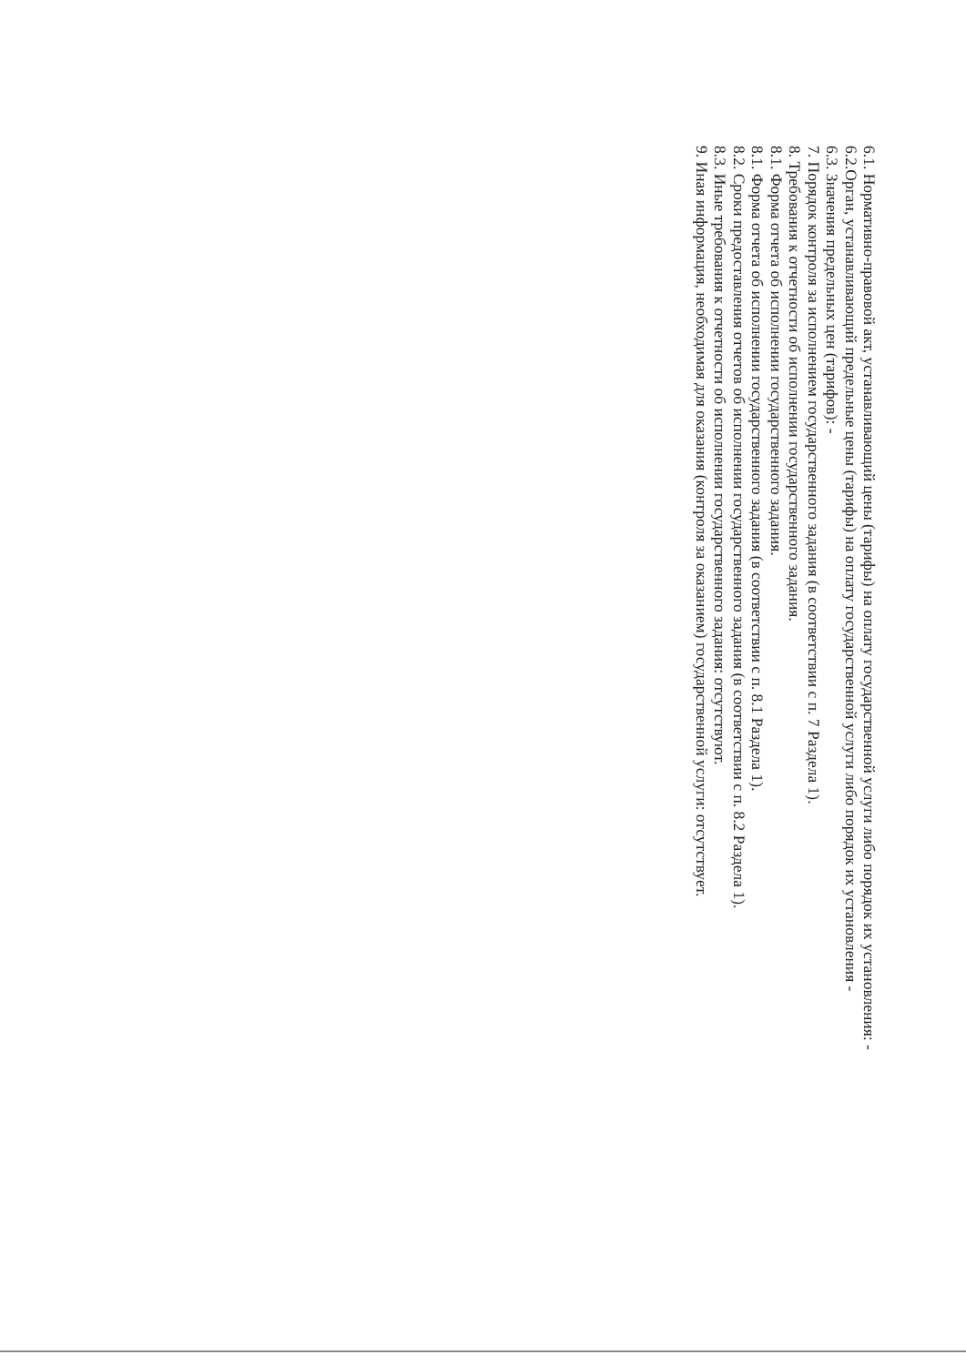6.1. Нормативно-правовой акт, устанавливающий цены (тарифы) на оплату государственной услуги либо порядок их установления: -
6.2.Орган, устанавливающий предельные цены (тарифы) на оплату государственной услуги либо порядок их установления -
6.3. Значения предельных цен (тарифов): -
7. Порядок контроля за исполнением государственного задания (в соответствии с п. 7 Раздела 1).
8. Требования к отчетности об исполнении государственного задания.
8.1. Форма отчета об исполнении государственного задания.
8.1. Форма отчета об исполнении государственного задания (в соответствии с п. 8.1 Раздела 1).
8.2. Сроки предоставления отчетов об исполнении государственного задания (в соответствии с п. 8.2 Раздела 1).
8.3. Иные требования к отчетности об исполнении государственного задания: отсутствуют.
9. Иная информация, необходимая для оказания (контроля за оказанием) государственной услуги: отсутствует.